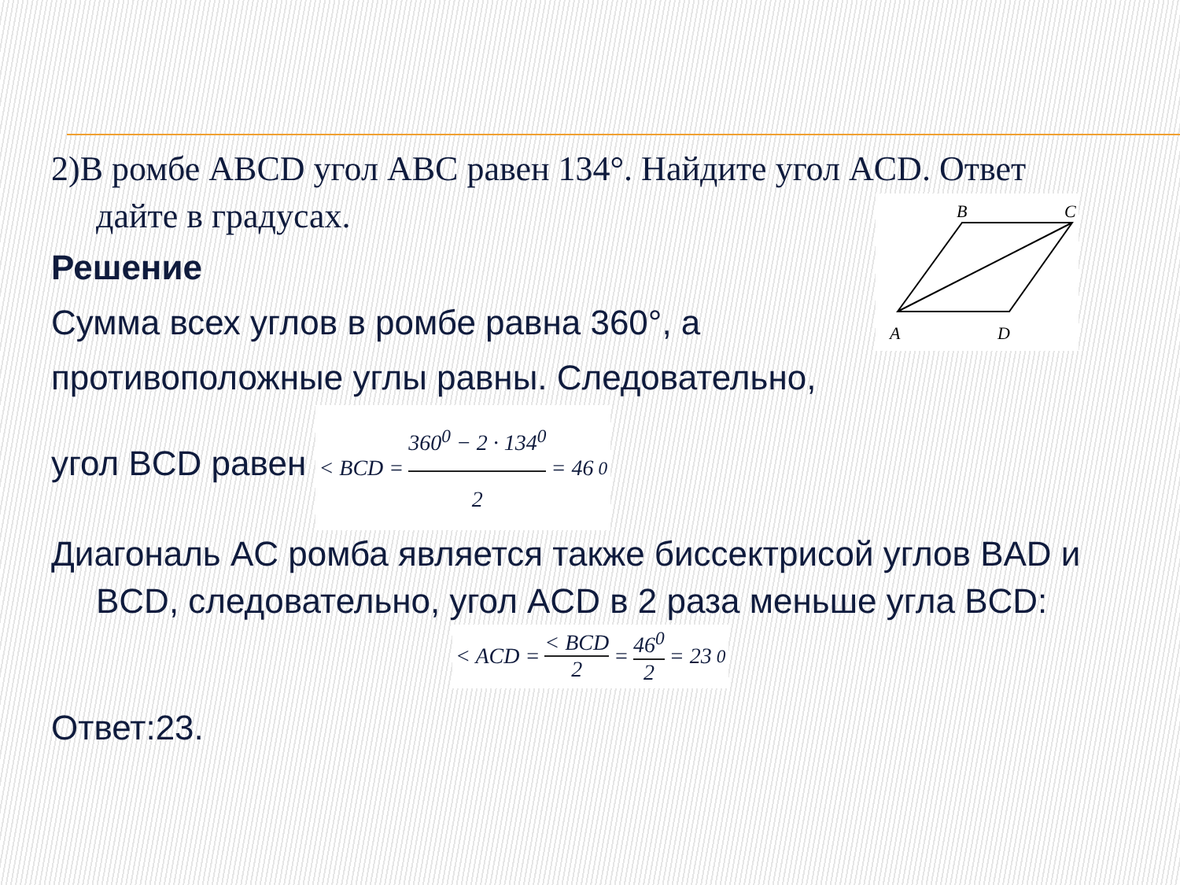B
C
A
D
2)В ромбе ABCD угол ABC равен 134°. Найдите угол ACD. Ответ дайте в градусах.
Решение
Сумма всех углов в ромбе равна 360°, а
противоположные углы равны. Следовательно,
угол BCD равен < BCD = 360<sup>0</sup> − 2 · 134<sup>0</sup> 2 = 46<sup>0</sup>
Диагональ AC ромба является также биссектрисой углов BAD и BCD, следовательно, угол ACD в 2 раза меньше угла BCD:
< ACD = < BCD 2 = 46<sup>0</sup> 2 = 23<sup>0</sup>
Ответ:23.